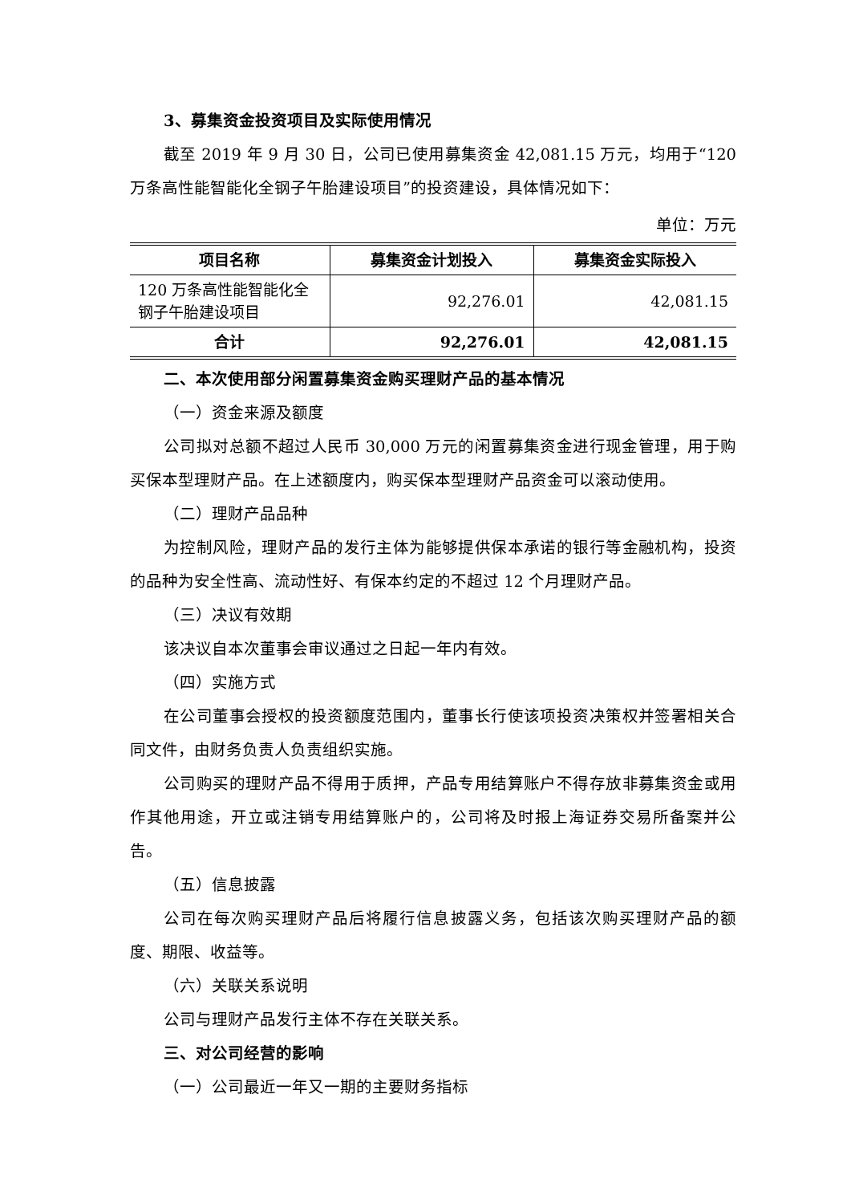3、募集资金投资项目及实际使用情况
截至 2019 年 9 月 30 日，公司已使用募集资金 42,081.15 万元，均用于“120 万条高性能智能化全钢子午胎建设项目”的投资建设，具体情况如下：
单位：万元
| 项目名称 | 募集资金计划投入 | 募集资金实际投入 |
| --- | --- | --- |
| 120 万条高性能智能化全钢子午胎建设项目 | 92,276.01 | 42,081.15 |
| 合计 | 92,276.01 | 42,081.15 |
二、本次使用部分闲置募集资金购买理财产品的基本情况
（一）资金来源及额度
公司拟对总额不超过人民币 30,000 万元的闲置募集资金进行现金管理，用于购买保本型理财产品。在上述额度内，购买保本型理财产品资金可以滚动使用。
（二）理财产品品种
为控制风险，理财产品的发行主体为能够提供保本承诺的银行等金融机构，投资的品种为安全性高、流动性好、有保本约定的不超过 12 个月理财产品。
（三）决议有效期
该决议自本次董事会审议通过之日起一年内有效。
（四）实施方式
在公司董事会授权的投资额度范围内，董事长行使该项投资决策权并签署相关合同文件，由财务负责人负责组织实施。
公司购买的理财产品不得用于质押，产品专用结算账户不得存放非募集资金或用作其他用途，开立或注销专用结算账户的，公司将及时报上海证券交易所备案并公告。
（五）信息披露
公司在每次购买理财产品后将履行信息披露义务，包括该次购买理财产品的额度、期限、收益等。
（六）关联关系说明
公司与理财产品发行主体不存在关联关系。
三、对公司经营的影响
（一）公司最近一年又一期的主要财务指标